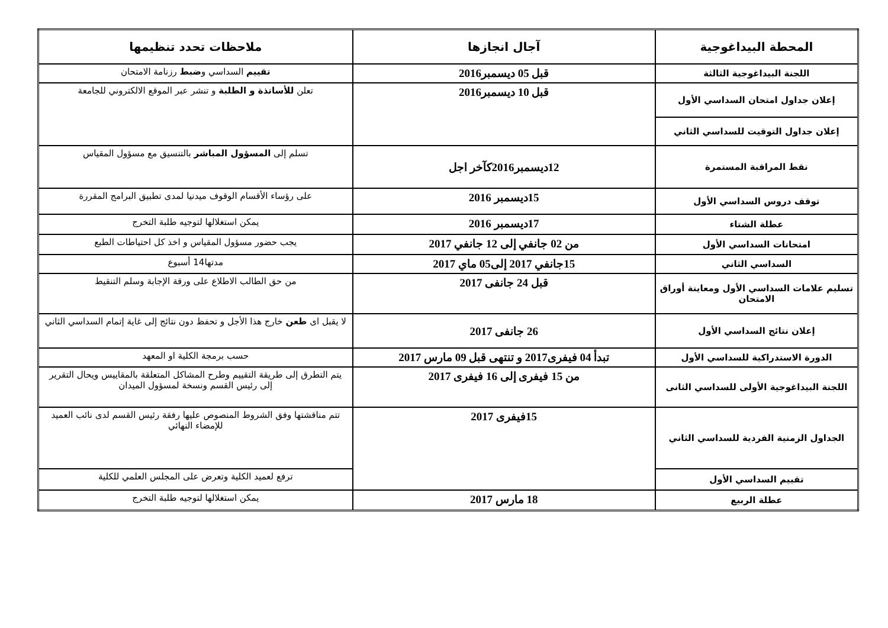| المحطة البيداغوجية | آجال انجازها | ملاحظات تحدد تنظيمها |
| --- | --- | --- |
| اللجنة البيداغوجية الثالثة | قبل 05 ديسمبر2016 | تقييم السداسي و ضبط رزنامة الامتحان |
| إعلان جداول امتحان السداسي الأول | قبل 10 ديسمبر2016 | تعلن للأساتذة و الطلبة و تنشر عبر الموقع الالكتروني للجامعة |
| إعلان جداول التوقيت للسداسي الثاني | | |
| نقط المراقبة المستمرة | 12ديسمبر2016كآخر اجل | تسلم إلى المسؤول المباشر بالتنسيق مع مسؤول المقياس |
| توقف دروس السداسي الأول | 15ديسمبر 2016 | على رؤساء الأقسام الوقوف ميدنيا لمدى تطبيق البرامج المقررة |
| عطلة الشتاء | 17ديسمبر 2016 | يمكن استغلالها لتوجيه طلبة التخرج |
| امتحانات السداسي الأول | من 02 جانفي إلى 12 جانفي 2017 | يجب حضور مسؤول المقياس و اخذ كل احتياطات الطبع |
| السداسي الثاني | 15جانفي 2017 إلى05 ماي 2017 | مدتها14 أسبوع |
| تسليم علامات السداسي الأول ومعاينة أوراق الامتحان | قبل 24 جانفى 2017 | من حق الطالب الاطلاع على ورقة الإجابة وسلم التنقيط |
| إعلان نتائج السداسي الأول | 26 جانفى 2017 | لا يقبل اى طعن خارج هذا الأجل و تحفظ دون نتائج إلى غاية إتمام السداسي الثاني |
| الدورة الاستدراكية للسداسي الأول | تبدأ 04 فيفرى2017 و تنتهى قبل 09 مارس 2017 | حسب برمجة الكلية او المعهد |
| اللجنة البيداغوجية الأولى للسداسي الثانى | من 15 فيفرى إلى 16 فيفرى 2017 | يتم التطرق إلى طريقة التقييم وطرح المشاكل المتعلقة بالمقاييس ويحال التقرير إلى رئيس القسم ونسخة لمسؤول الميدان |
| الجداول الزمنية الفردية للسداسي الثاني | 15فيفرى 2017 | تتم مناقشتها وفق الشروط المنصوص عليها رفقة رئيس القسم لدى نائب العميد للإمضاء النهائي |
| تقييم السداسي الأول | | ترفع لعميد الكلية وتعرض على المجلس العلمي للكلية |
| عطلة الربيع | 18 مارس 2017 | يمكن استغلالها لتوجيه طلبة التخرج |